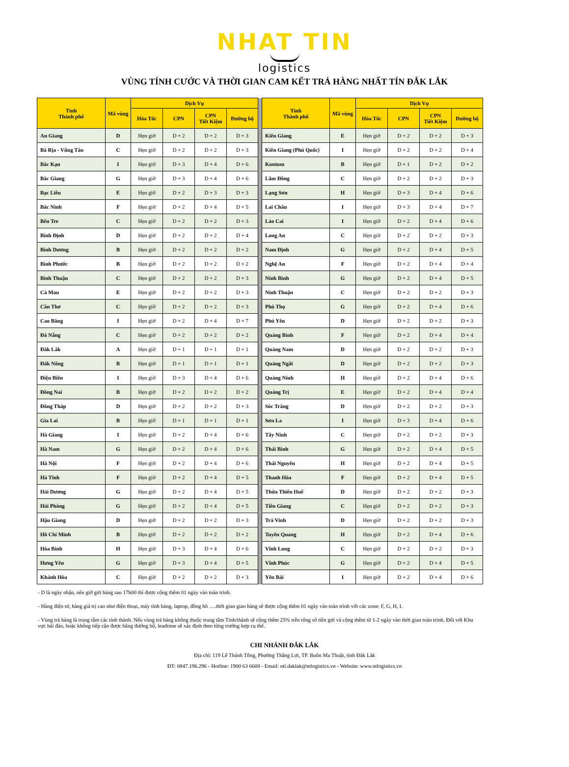NHAT TIN
logistics
VÙNG TÍNH CƯỚC VÀ THỜI GIAN CAM KẾT TRẢ HÀNG NHẤT TÍN ĐẮK LẮK
| Tỉnh Thành phố | Mã vùng | Dịch Vụ | | | | | Tỉnh Thành phố | Mã vùng | Dịch Vụ | | | |
| --- | --- | --- | --- | --- | --- | --- | --- | --- | --- | --- | --- | --- |
| | | Hỏa Tốc | CPN | CPN Tiết Kiệm | Đường bộ | | | | Hỏa Tốc | CPN | CPN Tiết Kiệm | Đường bộ |
| An Giang | D | Hẹn giờ | D + 2 | D + 2 | D + 3 | | Kiên Giang | E | Hẹn giờ | D + 2 | D + 2 | D + 3 |
| Bà Rịa - Vũng Tàu | C | Hẹn giờ | D + 2 | D + 2 | D + 3 | | Kiên Giang (Phú Quốc) | I | Hẹn giờ | D + 2 | D + 2 | D + 4 |
| Bắc Kạn | I | Hẹn giờ | D + 3 | D + 4 | D + 6 | | Kontum | B | Hẹn giờ | D + 1 | D + 2 | D + 2 |
| Bắc Giang | G | Hẹn giờ | D + 3 | D + 4 | D + 6 | | Lâm Đồng | C | Hẹn giờ | D + 2 | D + 2 | D + 3 |
| Bạc Liêu | E | Hẹn giờ | D + 2 | D + 3 | D + 3 | | Lạng Sơn | H | Hẹn giờ | D + 3 | D + 4 | D + 6 |
| Bắc Ninh | F | Hẹn giờ | D + 2 | D + 4 | D + 5 | | Lai Châu | I | Hẹn giờ | D + 3 | D + 4 | D + 7 |
| Bến Tre | C | Hẹn giờ | D + 2 | D + 2 | D + 3 | | Lào Cai | I | Hẹn giờ | D + 2 | D + 4 | D + 6 |
| Bình Định | D | Hẹn giờ | D + 2 | D + 2 | D + 4 | | Long An | C | Hẹn giờ | D + 2 | D + 2 | D + 3 |
| Bình Dương | B | Hẹn giờ | D + 2 | D + 2 | D + 2 | | Nam Định | G | Hẹn giờ | D + 2 | D + 4 | D + 5 |
| Bình Phước | B | Hẹn giờ | D + 2 | D + 2 | D + 2 | | Nghệ An | F | Hẹn giờ | D + 2 | D + 4 | D + 4 |
| Bình Thuận | C | Hẹn giờ | D + 2 | D + 2 | D + 3 | | Ninh Bình | G | Hẹn giờ | D + 2 | D + 4 | D + 5 |
| Cà Mau | E | Hẹn giờ | D + 2 | D + 2 | D + 3 | | Ninh Thuận | C | Hẹn giờ | D + 2 | D + 2 | D + 3 |
| Cần Thơ | C | Hẹn giờ | D + 2 | D + 2 | D + 3 | | Phú Thọ | G | Hẹn giờ | D + 2 | D + 4 | D + 6 |
| Cao Bằng | I | Hẹn giờ | D + 2 | D + 4 | D + 7 | | Phú Yên | D | Hẹn giờ | D + 2 | D + 2 | D + 3 |
| Đà Nẵng | C | Hẹn giờ | D + 2 | D + 2 | D + 2 | | Quảng Bình | F | Hẹn giờ | D + 2 | D + 4 | D + 4 |
| Đắk Lắk | A | Hẹn giờ | D + 1 | D + 1 | D + 1 | | Quảng Nam | D | Hẹn giờ | D + 2 | D + 2 | D + 3 |
| Đắk Nông | B | Hẹn giờ | D + 1 | D + 1 | D + 1 | | Quảng Ngãi | D | Hẹn giờ | D + 2 | D + 2 | D + 3 |
| Điện Biên | I | Hẹn giờ | D + 3 | D + 4 | D + 6 | | Quảng Ninh | H | Hẹn giờ | D + 2 | D + 4 | D + 6 |
| Đồng Nai | B | Hẹn giờ | D + 2 | D + 2 | D + 2 | | Quảng Trị | E | Hẹn giờ | D + 2 | D + 4 | D + 4 |
| Đồng Tháp | D | Hẹn giờ | D + 2 | D + 2 | D + 3 | | Sóc Trăng | D | Hẹn giờ | D + 2 | D + 2 | D + 3 |
| Gia Lai | B | Hẹn giờ | D + 1 | D + 1 | D + 1 | | Sơn La | I | Hẹn giờ | D + 3 | D + 4 | D + 6 |
| Hà Giang | I | Hẹn giờ | D + 2 | D + 4 | D + 6 | | Tây Ninh | C | Hẹn giờ | D + 2 | D + 2 | D + 3 |
| Hà Nam | G | Hẹn giờ | D + 2 | D + 4 | D + 6 | | Thái Bình | G | Hẹn giờ | D + 2 | D + 4 | D + 5 |
| Hà Nội | F | Hẹn giờ | D + 2 | D + 4 | D + 6 | | Thái Nguyên | H | Hẹn giờ | D + 2 | D + 4 | D + 5 |
| Hà Tĩnh | F | Hẹn giờ | D + 2 | D + 4 | D + 5 | | Thanh Hóa | F | Hẹn giờ | D + 2 | D + 4 | D + 5 |
| Hải Dương | G | Hẹn giờ | D + 2 | D + 4 | D + 5 | | Thừa Thiên Huế | D | Hẹn giờ | D + 2 | D + 2 | D + 3 |
| Hải Phòng | G | Hẹn giờ | D + 2 | D + 4 | D + 5 | | Tiền Giang | C | Hẹn giờ | D + 2 | D + 2 | D + 3 |
| Hậu Giang | D | Hẹn giờ | D + 2 | D + 2 | D + 3 | | Trà Vinh | D | Hẹn giờ | D + 2 | D + 2 | D + 3 |
| Hồ Chí Minh | B | Hẹn giờ | D + 2 | D + 2 | D + 2 | | Tuyên Quang | H | Hẹn giờ | D + 2 | D + 4 | D + 6 |
| Hòa Bình | H | Hẹn giờ | D + 3 | D + 4 | D + 6 | | Vĩnh Long | C | Hẹn giờ | D + 2 | D + 2 | D + 3 |
| Hưng Yên | G | Hẹn giờ | D + 3 | D + 4 | D + 5 | | Vĩnh Phúc | G | Hẹn giờ | D + 2 | D + 4 | D + 5 |
| Khánh Hòa | C | Hẹn giờ | D + 2 | D + 2 | D + 3 | | Yên Bái | I | Hẹn giờ | D + 2 | D + 4 | D + 6 |
- D là ngày nhận, nếu giờ gửi hàng sau 17h00 thì được cộng thêm 01 ngày vào toàn trình.
- Hàng điện tử, hàng giá trị cao như điện thoại, máy tính bảng, laptop, đồng hồ ….thời gian giao hàng sẽ được cộng thêm 01 ngày vào toàn trình với các zone: F, G, H, I.
- Vùng trả hàng là trung tâm các tỉnh thành. Nếu vùng trả hàng không thuộc trung tâm Tỉnh/thành sẽ cộng thêm 25% trên tổng số tiền gửi và cộng thêm từ 1-2 ngày vào thời gian toàn trình. Đối với Khu vực hải đảo, hoặc không tiếp cận được bằng đường bộ, leadtime sẽ xác định theo từng trường hợp cụ thể.
CHI NHÁNH ĐẮK LẮK
Địa chỉ: 119 Lê Thánh Tông, Phường Thắng Lợi, TP. Buôn Ma Thuật, tỉnh Đăk Lăk
ĐT: 0847.196.296 - Hotline: 1900 63 6688 - Email: ntl.daklak@ntlogistics.vn - Website: www.ntlogistics.vn